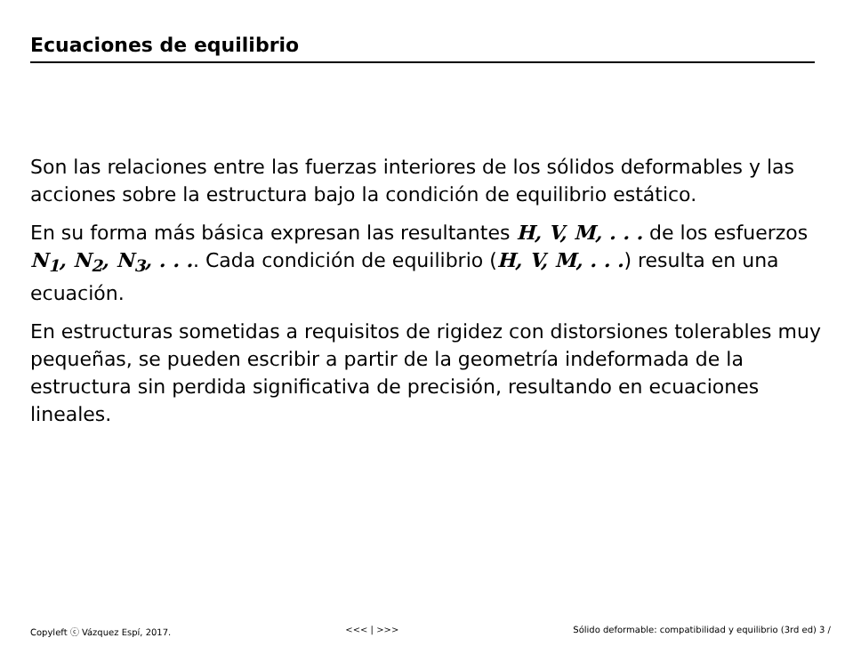Ecuaciones de equilibrio
Son las relaciones entre las fuerzas interiores de los sólidos deformables y las acciones sobre la estructura bajo la condición de equilibrio estático.
En su forma más básica expresan las resultantes H, V, M, . . . de los esfuerzos N<sub>1</sub>, N<sub>2</sub>, N<sub>3</sub>, . . .. Cada condición de equilibrio (H, V, M, . . .) resulta en una ecuación.
En estructuras sometidas a requisitos de rigidez con distorsiones tolerables muy pequeñas, se pueden escribir a partir de la geometría indeformada de la estructura sin perdida significativa de precisión, resultando en ecuaciones lineales.
Copyleft ⓒ Vázquez Espí, 2017. <<< | >>> Sólido deformable: compatibilidad y equilibrio (3rd ed) 3 /